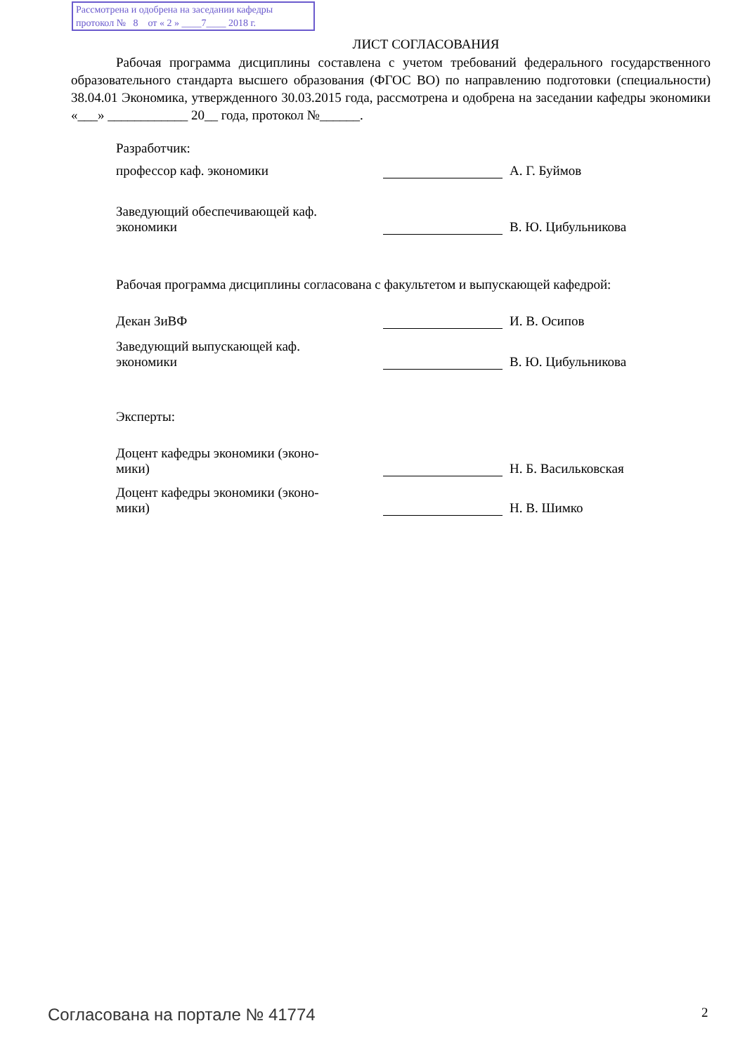Рассмотрена и одобрена на заседании кафедры
протокол № 8 от « 2 » ____7____ 2018 г.
ЛИСТ СОГЛАСОВАНИЯ
Рабочая программа дисциплины составлена с учетом требований федерального государственного образовательного стандарта высшего образования (ФГОС ВО) по направлению подготовки (специальности) 38.04.01 Экономика, утвержденного 30.03.2015 года, рассмотрена и одобрена на заседании кафедры экономики «___» ____________ 20__ года, протокол №______.
Разработчик:
профессор каф. экономики
А. Г. Буймов
Заведующий обеспечивающей каф.
экономики
В. Ю. Цибульникова
Рабочая программа дисциплины согласована с факультетом и выпускающей кафедрой:
Декан ЗиВФ
И. В. Осипов
Заведующий выпускающей каф.
экономики
В. Ю. Цибульникова
Эксперты:
Доцент кафедры экономики (эконо-
мики)
Н. Б. Васильковская
Доцент кафедры экономики (эконо-
мики)
Н. В. Шимко
Согласована на портале № 41774 2